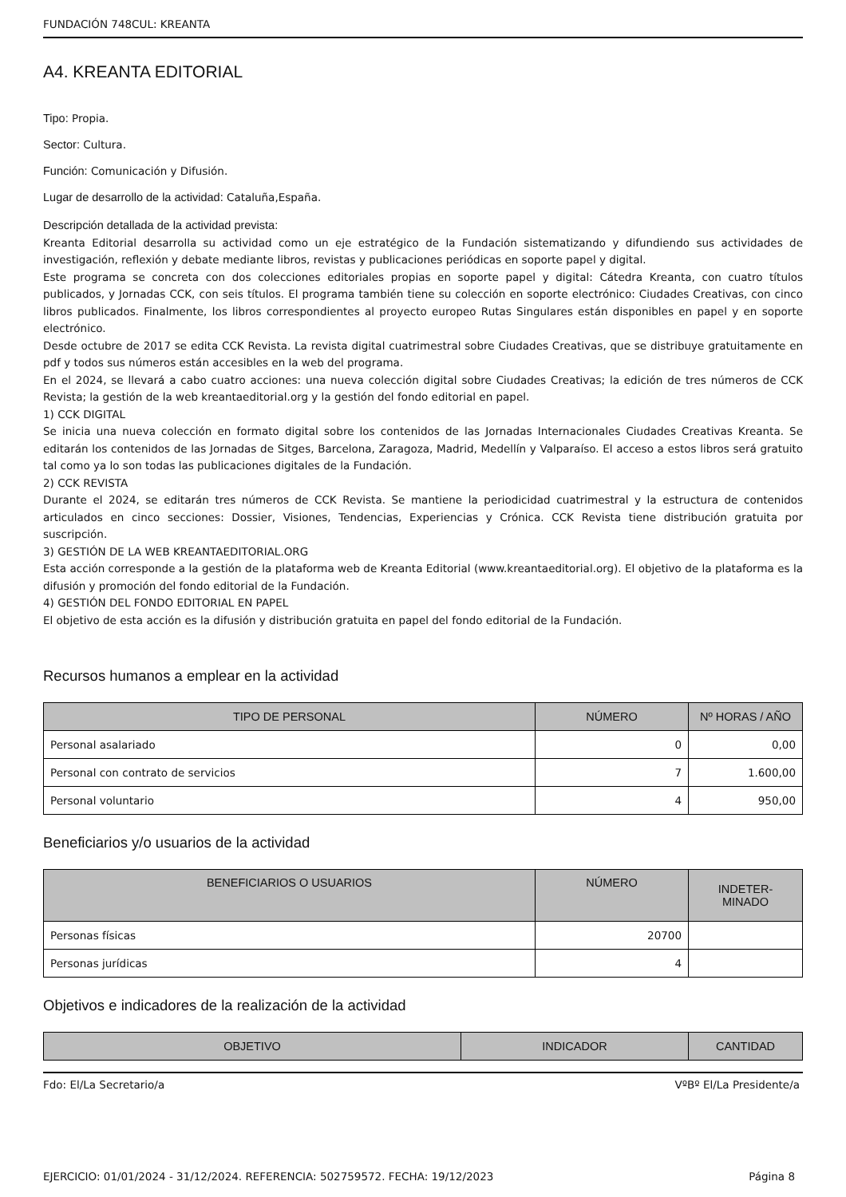FUNDACIÓN 748CUL: KREANTA
A4. KREANTA EDITORIAL
Tipo: Propia.
Sector: Cultura.
Función: Comunicación y Difusión.
Lugar de desarrollo de la actividad: Cataluña,España.
Descripción detallada de la actividad prevista:
Kreanta Editorial desarrolla su actividad como un eje estratégico de la Fundación sistematizando y difundiendo sus actividades de investigación, reflexión y debate mediante libros, revistas y publicaciones periódicas en soporte papel y digital.
Este programa se concreta con dos colecciones editoriales propias en soporte papel y digital: Cátedra Kreanta, con cuatro títulos publicados, y Jornadas CCK, con seis títulos. El programa también tiene su colección en soporte electrónico: Ciudades Creativas, con cinco libros publicados. Finalmente, los libros correspondientes al proyecto europeo Rutas Singulares están disponibles en papel y en soporte electrónico.
Desde octubre de 2017 se edita CCK Revista. La revista digital cuatrimestral sobre Ciudades Creativas, que se distribuye gratuitamente en pdf y todos sus números están accesibles en la web del programa.
En el 2024, se llevará a cabo cuatro acciones: una nueva colección digital sobre Ciudades Creativas; la edición de tres números de CCK Revista; la gestión de la web kreantaeditorial.org y la gestión del fondo editorial en papel.
1) CCK DIGITAL
Se inicia una nueva colección en formato digital sobre los contenidos de las Jornadas Internacionales Ciudades Creativas Kreanta. Se editarán los contenidos de las Jornadas de Sitges, Barcelona, Zaragoza, Madrid, Medellín y Valparaíso. El acceso a estos libros será gratuito tal como ya lo son todas las publicaciones digitales de la Fundación.
2) CCK REVISTA
Durante el 2024, se editarán tres números de CCK Revista. Se mantiene la periodicidad cuatrimestral y la estructura de contenidos articulados en cinco secciones: Dossier, Visiones, Tendencias, Experiencias y Crónica. CCK Revista tiene distribución gratuita por suscripción.
3) GESTIÓN DE LA WEB KREANTAEDITORIAL.ORG
Esta acción corresponde a la gestión de la plataforma web de Kreanta Editorial (www.kreantaeditorial.org). El objetivo de la plataforma es la difusión y promoción del fondo editorial de la Fundación.
4) GESTIÓN DEL FONDO EDITORIAL EN PAPEL
El objetivo de esta acción es la difusión y distribución gratuita en papel del fondo editorial de la Fundación.
Recursos humanos a emplear en la actividad
| TIPO DE PERSONAL | NÚMERO | Nº HORAS / AÑO |
| --- | --- | --- |
| Personal asalariado | 0 | 0,00 |
| Personal con contrato de servicios | 7 | 1.600,00 |
| Personal voluntario | 4 | 950,00 |
Beneficiarios y/o usuarios de la actividad
| BENEFICIARIOS O USUARIOS | NÚMERO | INDETER- MINADO |
| --- | --- | --- |
| Personas físicas | 20700 | |
| Personas jurídicas | 4 | |
Objetivos e indicadores de la realización de la actividad
| OBJETIVO | INDICADOR | CANTIDAD |
| --- | --- | --- |
Fdo: El/La Secretario/a VºBº El/La Presidente/a
EJERCICIO: 01/01/2024 - 31/12/2024. REFERENCIA: 502759572. FECHA: 19/12/2023 Página 8